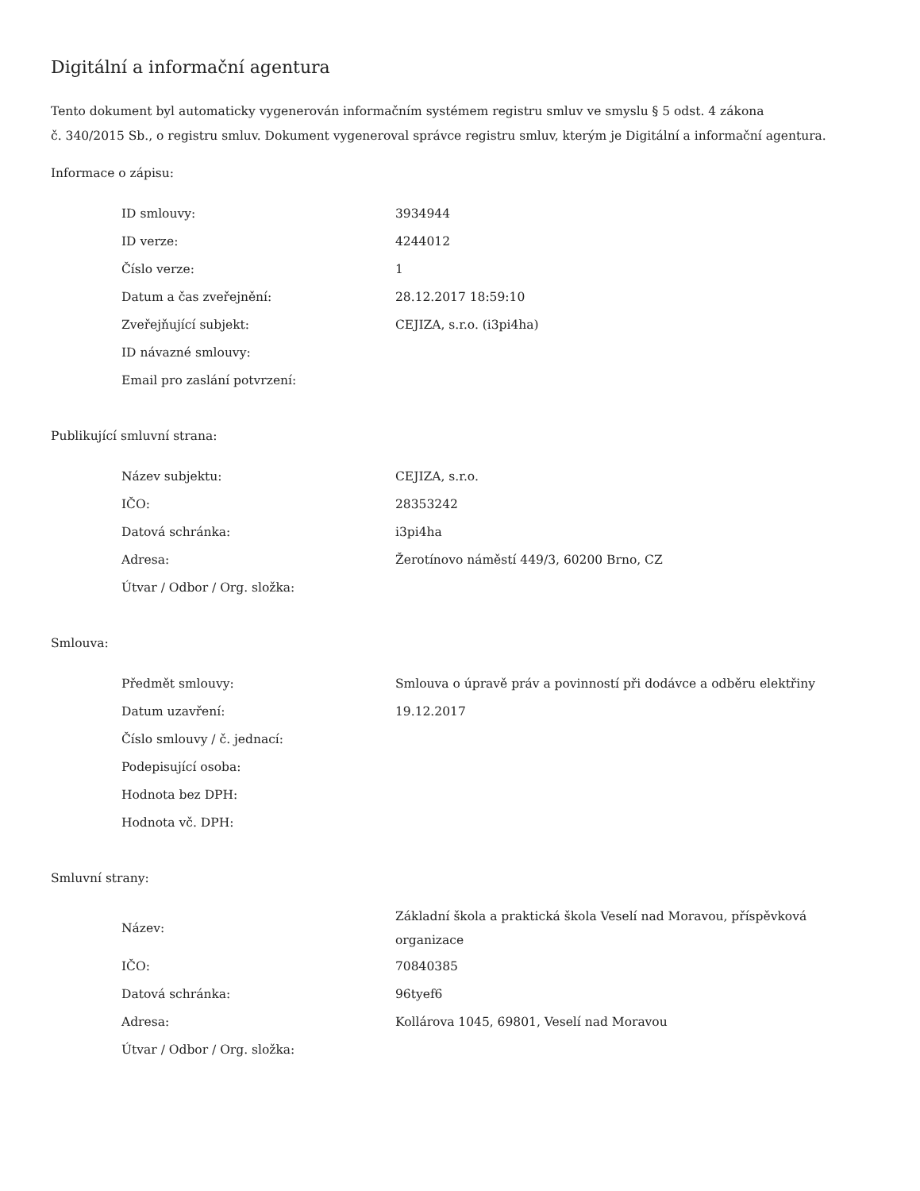Digitální a informační agentura
Tento dokument byl automaticky vygenerován informačním systémem registru smluv ve smyslu § 5 odst. 4 zákona
č. 340/2015 Sb., o registru smluv. Dokument vygeneroval správce registru smluv, kterým je Digitální a informační agentura.
Informace o zápisu:
| ID smlouvy: | 3934944 |
| ID verze: | 4244012 |
| Číslo verze: | 1 |
| Datum a čas zveřejnění: | 28.12.2017 18:59:10 |
| Zveřejňující subjekt: | CEJIZA, s.r.o. (i3pi4ha) |
| ID návazné smlouvy: | |
| Email pro zaslání potvrzení: | |
Publikující smluvní strana:
| Název subjektu: | CEJIZA, s.r.o. |
| IČO: | 28353242 |
| Datová schránka: | i3pi4ha |
| Adresa: | Žerotínovo náměstí 449/3, 60200 Brno, CZ |
| Útvar / Odbor / Org. složka: | |
Smlouva:
| Předmět smlouvy: | Smlouva o úpravě práv a povinností při dodávce a odběru elektřiny |
| Datum uzavření: | 19.12.2017 |
| Číslo smlouvy / č. jednací: | |
| Podepisující osoba: | |
| Hodnota bez DPH: | |
| Hodnota vč. DPH: | |
Smluvní strany:
| Název: | Základní škola a praktická škola Veselí nad Moravou, příspěvková organizace |
| IČO: | 70840385 |
| Datová schránka: | 96tyef6 |
| Adresa: | Kollárova 1045, 69801, Veselí nad Moravou |
| Útvar / Odbor / Org. složka: | |